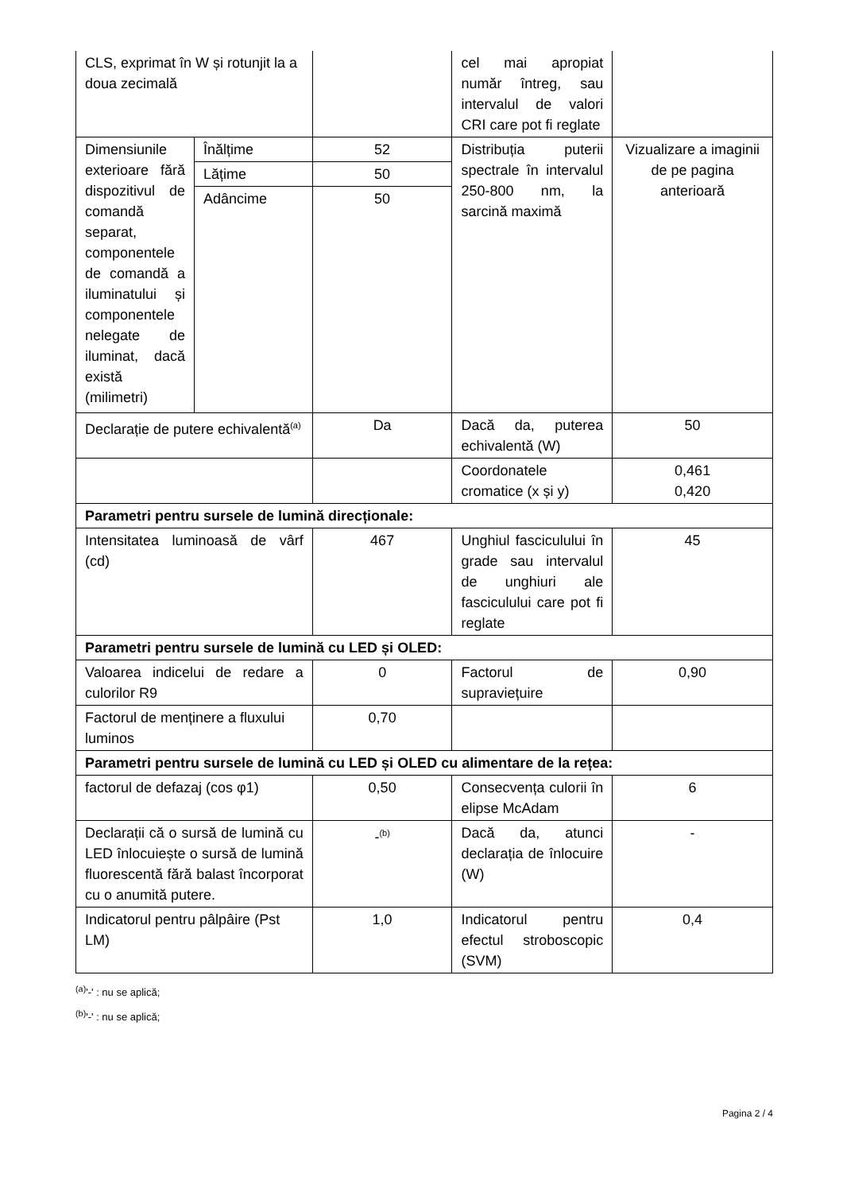| CLS, exprimat în W și rotunjit la a doua zecimală | | | cel mai apropiat număr întreg, sau intervalul de valori CRI care pot fi reglate | |
| Dimensiunile exterioare fără dispozitivul de comandă separat, componentele de comandă a iluminatului și componentele nelegate de iluminat, dacă există (milimetri) | Înălțime | 52 | Distribuția puterii spectrale în intervalul 250-800 nm, la sarcină maximă | Vizualizare a imaginii de pe pagina anterioară |
| | Lățime | 50 | | |
| | Adâncime | 50 | | |
| Declarație de putere echivalentă<sup>(a)</sup> | | Da | Dacă da, puterea echivalentă (W) | 50 |
| | | | Coordonatele cromatice (x și y) | 0,461 0,420 |
| Parametri pentru sursele de lumină direcționale: | | | | |
| Intensitatea luminoasă de vârf (cd) | | 467 | Unghiul fasciculului în grade sau intervalul de unghiuri ale fasciculului care pot fi reglate | 45 |
| Parametri pentru sursele de lumină cu LED și OLED: | | | | |
| Valoarea indicelui de redare a culorilor R9 | | 0 | Factorul de supraviețuire | 0,90 |
| Factorul de menținere a fluxului luminos | | 0,70 | | |
| Parametri pentru sursele de lumină cu LED și OLED cu alimentare de la rețea: | | | | |
| factorul de defazaj (cos φ1) | | 0,50 | Consecvența culorii în elipse McAdam | 6 |
| Declarații că o sursă de lumină cu LED înlocuiește o sursă de lumină fluorescentă fără balast încorporat cu o anumită putere. | | -<sup>(b)</sup> | Dacă da, atunci declarația de înlocuire (W) | - |
| Indicatorul pentru pâlpâire (Pst LM) | | 1,0 | Indicatorul pentru efectul stroboscopic (SVM) | 0,4 |
<sup>(a)</sup> '-' : nu se aplică;
<sup>(b)</sup> '-' : nu se aplică;
Pagina 2 / 4